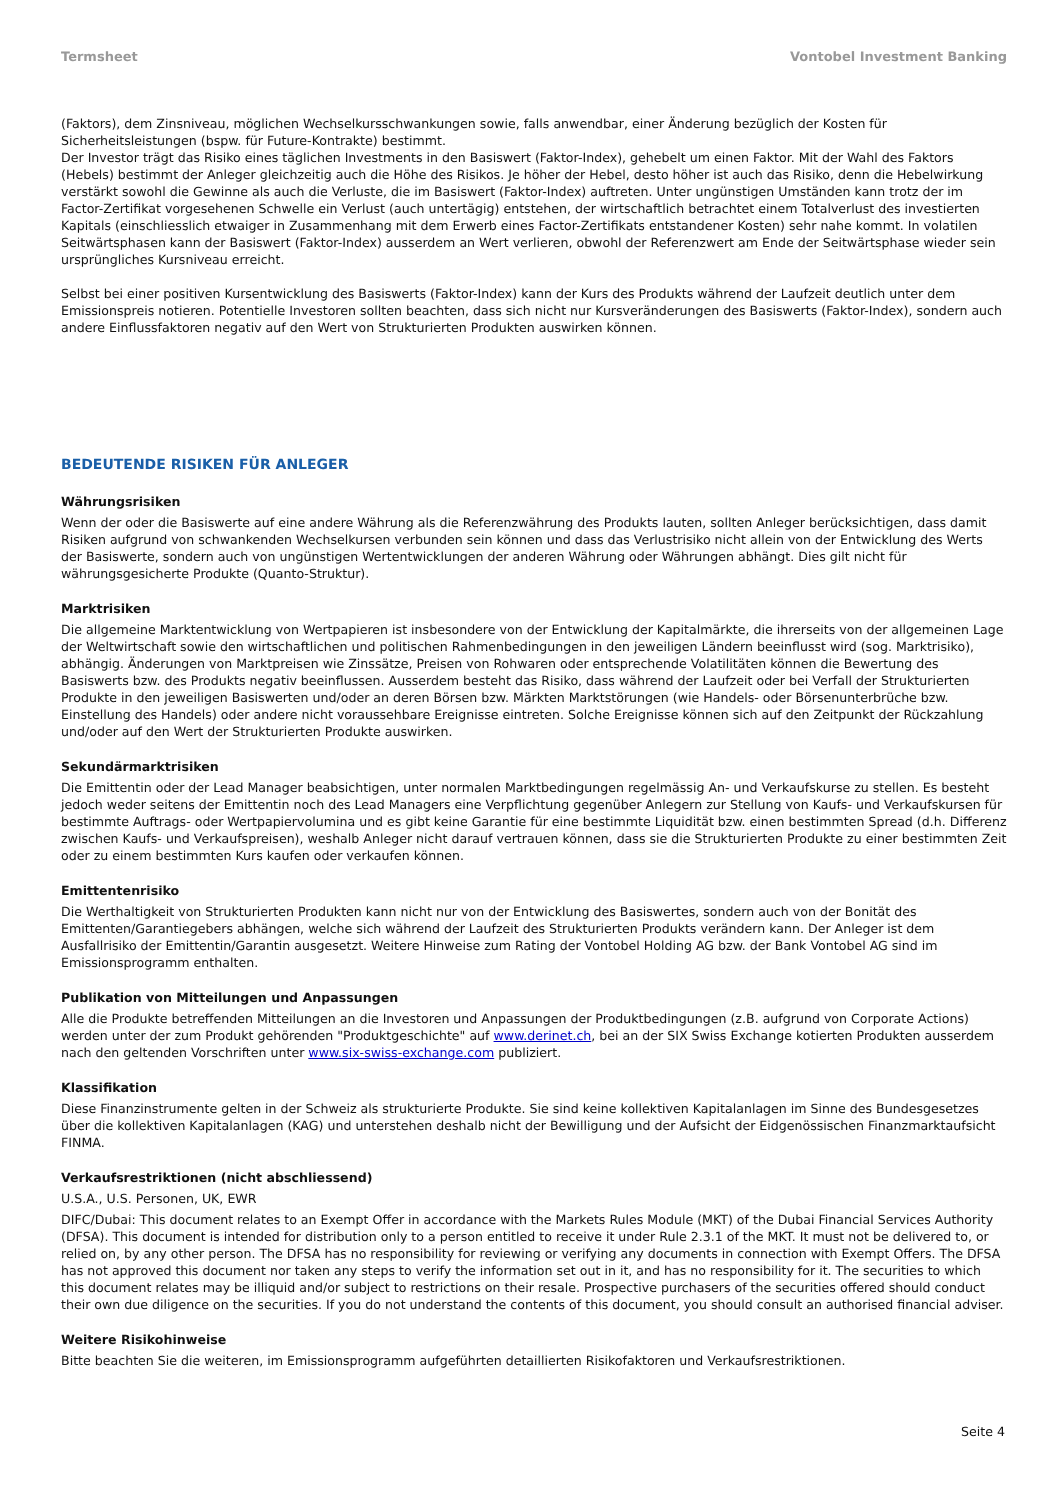Termsheet Vontobel Investment Banking
(Faktors), dem Zinsniveau, möglichen Wechselkursschwankungen sowie, falls anwendbar, einer Änderung bezüglich der Kosten für Sicherheitsleistungen (bspw. für Future-Kontrakte) bestimmt.
Der Investor trägt das Risiko eines täglichen Investments in den Basiswert (Faktor-Index), gehebelt um einen Faktor. Mit der Wahl des Faktors (Hebels) bestimmt der Anleger gleichzeitig auch die Höhe des Risikos. Je höher der Hebel, desto höher ist auch das Risiko, denn die Hebelwirkung verstärkt sowohl die Gewinne als auch die Verluste, die im Basiswert (Faktor-Index) auftreten. Unter ungünstigen Umständen kann trotz der im Factor-Zertifikat vorgesehenen Schwelle ein Verlust (auch untertägig) entstehen, der wirtschaftlich betrachtet einem Totalverlust des investierten Kapitals (einschliesslich etwaiger in Zusammenhang mit dem Erwerb eines Factor-Zertifikats entstandener Kosten) sehr nahe kommt. In volatilen Seitwärtsphasen kann der Basiswert (Faktor-Index) ausserdem an Wert verlieren, obwohl der Referenzwert am Ende der Seitwärtsphase wieder sein ursprüngliches Kursniveau erreicht.
Selbst bei einer positiven Kursentwicklung des Basiswerts (Faktor-Index) kann der Kurs des Produkts während der Laufzeit deutlich unter dem Emissionspreis notieren. Potentielle Investoren sollten beachten, dass sich nicht nur Kursveränderungen des Basiswerts (Faktor-Index), sondern auch andere Einflussfaktoren negativ auf den Wert von Strukturierten Produkten auswirken können.
BEDEUTENDE RISIKEN FÜR ANLEGER
Währungsrisiken
Wenn der oder die Basiswerte auf eine andere Währung als die Referenzwährung des Produkts lauten, sollten Anleger berücksichtigen, dass damit Risiken aufgrund von schwankenden Wechselkursen verbunden sein können und dass das Verlustrisiko nicht allein von der Entwicklung des Werts der Basiswerte, sondern auch von ungünstigen Wertentwicklungen der anderen Währung oder Währungen abhängt. Dies gilt nicht für währungsgesicherte Produkte (Quanto-Struktur).
Marktrisiken
Die allgemeine Marktentwicklung von Wertpapieren ist insbesondere von der Entwicklung der Kapitalmärkte, die ihrerseits von der allgemeinen Lage der Weltwirtschaft sowie den wirtschaftlichen und politischen Rahmenbedingungen in den jeweiligen Ländern beeinflusst wird (sog. Marktrisiko), abhängig. Änderungen von Marktpreisen wie Zinssätze, Preisen von Rohwaren oder entsprechende Volatilitäten können die Bewertung des Basiswerts bzw. des Produkts negativ beeinflussen. Ausserdem besteht das Risiko, dass während der Laufzeit oder bei Verfall der Strukturierten Produkte in den jeweiligen Basiswerten und/oder an deren Börsen bzw. Märkten Marktstörungen (wie Handels- oder Börsenunterbrüche bzw. Einstellung des Handels) oder andere nicht voraussehbare Ereignisse eintreten. Solche Ereignisse können sich auf den Zeitpunkt der Rückzahlung und/oder auf den Wert der Strukturierten Produkte auswirken.
Sekundärmarktrisiken
Die Emittentin oder der Lead Manager beabsichtigen, unter normalen Marktbedingungen regelmässig An- und Verkaufskurse zu stellen. Es besteht jedoch weder seitens der Emittentin noch des Lead Managers eine Verpflichtung gegenüber Anlegern zur Stellung von Kaufs- und Verkaufskursen für bestimmte Auftrags- oder Wertpapiervolumina und es gibt keine Garantie für eine bestimmte Liquidität bzw. einen bestimmten Spread (d.h. Differenz zwischen Kaufs- und Verkaufspreisen), weshalb Anleger nicht darauf vertrauen können, dass sie die Strukturierten Produkte zu einer bestimmten Zeit oder zu einem bestimmten Kurs kaufen oder verkaufen können.
Emittentenrisiko
Die Werthaltigkeit von Strukturierten Produkten kann nicht nur von der Entwicklung des Basiswertes, sondern auch von der Bonität des Emittenten/Garantiegebers abhängen, welche sich während der Laufzeit des Strukturierten Produkts verändern kann. Der Anleger ist dem Ausfallrisiko der Emittentin/Garantin ausgesetzt. Weitere Hinweise zum Rating der Vontobel Holding AG bzw. der Bank Vontobel AG sind im Emissionsprogramm enthalten.
Publikation von Mitteilungen und Anpassungen
Alle die Produkte betreffenden Mitteilungen an die Investoren und Anpassungen der Produktbedingungen (z.B. aufgrund von Corporate Actions) werden unter der zum Produkt gehörenden "Produktgeschichte" auf www.derinet.ch, bei an der SIX Swiss Exchange kotierten Produkten ausserdem nach den geltenden Vorschriften unter www.six-swiss-exchange.com publiziert.
Klassifikation
Diese Finanzinstrumente gelten in der Schweiz als strukturierte Produkte. Sie sind keine kollektiven Kapitalanlagen im Sinne des Bundesgesetzes über die kollektiven Kapitalanlagen (KAG) und unterstehen deshalb nicht der Bewilligung und der Aufsicht der Eidgenössischen Finanzmarktaufsicht FINMA.
Verkaufsrestriktionen (nicht abschliessend)
U.S.A., U.S. Personen, UK, EWR
DIFC/Dubai: This document relates to an Exempt Offer in accordance with the Markets Rules Module (MKT) of the Dubai Financial Services Authority (DFSA). This document is intended for distribution only to a person entitled to receive it under Rule 2.3.1 of the MKT. It must not be delivered to, or relied on, by any other person. The DFSA has no responsibility for reviewing or verifying any documents in connection with Exempt Offers. The DFSA has not approved this document nor taken any steps to verify the information set out in it, and has no responsibility for it. The securities to which this document relates may be illiquid and/or subject to restrictions on their resale. Prospective purchasers of the securities offered should conduct their own due diligence on the securities. If you do not understand the contents of this document, you should consult an authorised financial adviser.
Weitere Risikohinweise
Bitte beachten Sie die weiteren, im Emissionsprogramm aufgeführten detaillierten Risikofaktoren und Verkaufsrestriktionen.
Seite 4